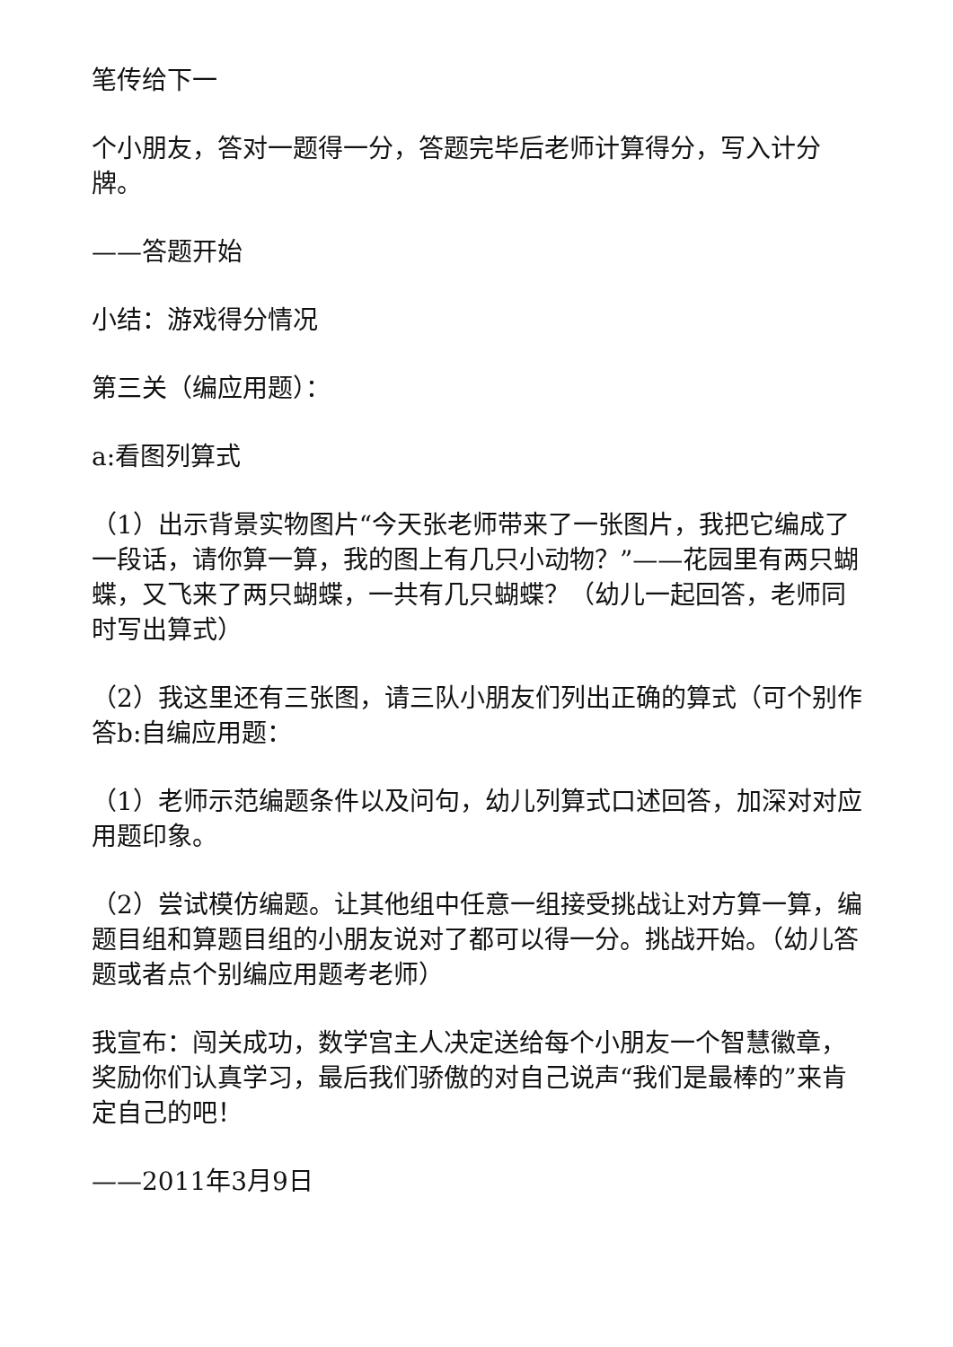笔传给下一
个小朋友，答对一题得一分，答题完毕后老师计算得分，写入计分牌。
——答题开始
小结：游戏得分情况
第三关（编应用题）：
a:看图列算式
（1）出示背景实物图片“今天张老师带来了一张图片，我把它编成了一段话，请你算一算，我的图上有几只小动物？”——花园里有两只蝴蝶，又飞来了两只蝴蝶，一共有几只蝴蝶？（幼儿一起回答，老师同时写出算式）
（2）我这里还有三张图，请三队小朋友们列出正确的算式（可个别作答b:自编应用题：
（1）老师示范编题条件以及问句，幼儿列算式口述回答，加深对对应用题印象。
（2）尝试模仿编题。让其他组中任意一组接受挑战让对方算一算，编题目组和算题目组的小朋友说对了都可以得一分。挑战开始。（幼儿答题或者点个别编应用题考老师）
我宣布：闯关成功，数学宫主人决定送给每个小朋友一个智慧徽章，奖励你们认真学习，最后我们骄傲的对自己说声“我们是最棒的”来肯定自己的吧！
——2011年3月9日